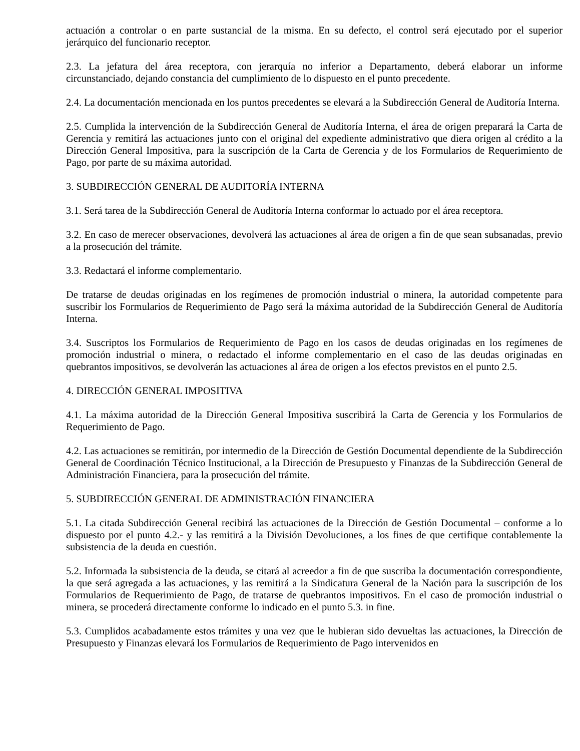actuación a controlar o en parte sustancial de la misma. En su defecto, el control será ejecutado por el superior jerárquico del funcionario receptor.
2.3. La jefatura del área receptora, con jerarquía no inferior a Departamento, deberá elaborar un informe circunstanciado, dejando constancia del cumplimiento de lo dispuesto en el punto precedente.
2.4. La documentación mencionada en los puntos precedentes se elevará a la Subdirección General de Auditoría Interna.
2.5. Cumplida la intervención de la Subdirección General de Auditoría Interna, el área de origen preparará la Carta de Gerencia y remitirá las actuaciones junto con el original del expediente administrativo que diera origen al crédito a la Dirección General Impositiva, para la suscripción de la Carta de Gerencia y de los Formularios de Requerimiento de Pago, por parte de su máxima autoridad.
3. SUBDIRECCIÓN GENERAL DE AUDITORÍA INTERNA
3.1. Será tarea de la Subdirección General de Auditoría Interna conformar lo actuado por el área receptora.
3.2. En caso de merecer observaciones, devolverá las actuaciones al área de origen a fin de que sean subsanadas, previo a la prosecución del trámite.
3.3. Redactará el informe complementario.
De tratarse de deudas originadas en los regímenes de promoción industrial o minera, la autoridad competente para suscribir los Formularios de Requerimiento de Pago será la máxima autoridad de la Subdirección General de Auditoría Interna.
3.4. Suscriptos los Formularios de Requerimiento de Pago en los casos de deudas originadas en los regímenes de promoción industrial o minera, o redactado el informe complementario en el caso de las deudas originadas en quebrantos impositivos, se devolverán las actuaciones al área de origen a los efectos previstos en el punto 2.5.
4. DIRECCIÓN GENERAL IMPOSITIVA
4.1. La máxima autoridad de la Dirección General Impositiva suscribirá la Carta de Gerencia y los Formularios de Requerimiento de Pago.
4.2. Las actuaciones se remitirán, por intermedio de la Dirección de Gestión Documental dependiente de la Subdirección General de Coordinación Técnico Institucional, a la Dirección de Presupuesto y Finanzas de la Subdirección General de Administración Financiera, para la prosecución del trámite.
5. SUBDIRECCIÓN GENERAL DE ADMINISTRACIÓN FINANCIERA
5.1. La citada Subdirección General recibirá las actuaciones de la Dirección de Gestión Documental – conforme a lo dispuesto por el punto 4.2.- y las remitirá a la División Devoluciones, a los fines de que certifique contablemente la subsistencia de la deuda en cuestión.
5.2. Informada la subsistencia de la deuda, se citará al acreedor a fin de que suscriba la documentación correspondiente, la que será agregada a las actuaciones, y las remitirá a la Sindicatura General de la Nación para la suscripción de los Formularios de Requerimiento de Pago, de tratarse de quebrantos impositivos. En el caso de promoción industrial o minera, se procederá directamente conforme lo indicado en el punto 5.3. in fine.
5.3. Cumplidos acabadamente estos trámites y una vez que le hubieran sido devueltas las actuaciones, la Dirección de Presupuesto y Finanzas elevará los Formularios de Requerimiento de Pago intervenidos en